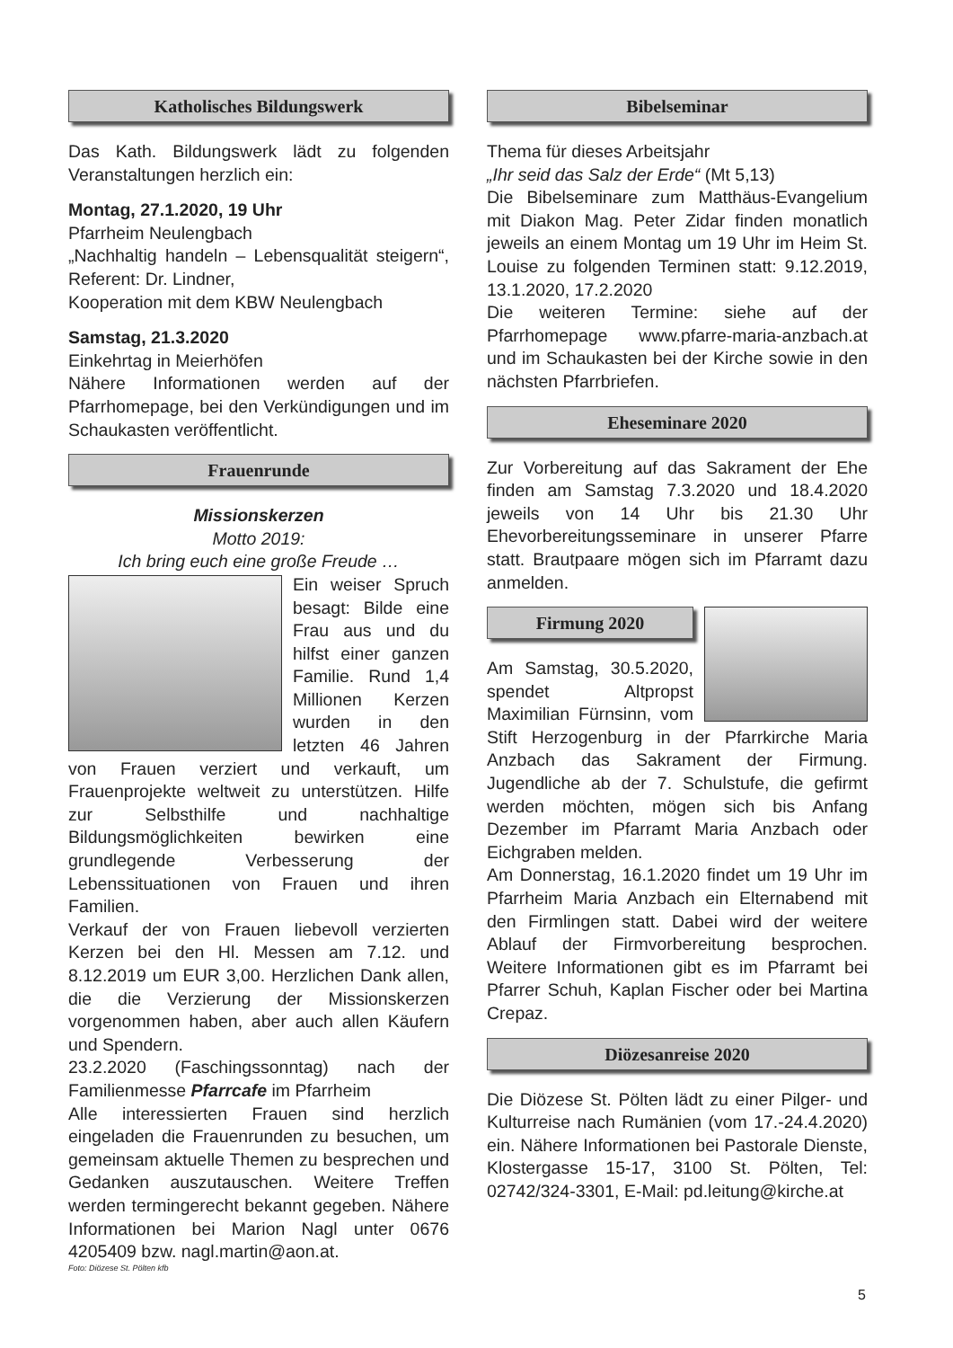Katholisches Bildungswerk
Das Kath. Bildungswerk lädt zu folgenden Veranstaltungen herzlich ein:
Montag, 27.1.2020, 19 Uhr
Pfarrheim Neulengbach
„Nachhaltig handeln – Lebensqualität steigern“, Referent: Dr. Lindner,
Kooperation mit dem KBW Neulengbach
Samstag, 21.3.2020
Einkehrtag in Meierhöfen
Nähere Informationen werden auf der Pfarrhomepage, bei den Verkündigungen und im Schaukasten veröffentlicht.
Frauenrunde
Missionskerzen
Motto 2019:
Ich bring euch eine große Freude …
Ein weiser Spruch besagt: Bilde eine Frau aus und du hilfst einer ganzen Familie. Rund 1,4 Millionen Kerzen wurden in den letzten 46 Jahren von Frauen verziert und verkauft, um Frauenprojekte weltweit zu unterstützen. Hilfe zur Selbsthilfe und nachhaltige Bildungsmöglichkeiten bewirken eine grundlegende Verbesserung der Lebenssituationen von Frauen und ihren Familien.
Verkauf der von Frauen liebevoll verzierten Kerzen bei den Hl. Messen am 7.12. und 8.12.2019 um EUR 3,00. Herzlichen Dank allen, die die Verzierung der Missionskerzen vorgenommen haben, aber auch allen Käufern und Spendern.
23.2.2020 (Faschingssonntag) nach der Familienmesse Pfarrcafe im Pfarrheim
Alle interessierten Frauen sind herzlich eingeladen die Frauenrunden zu besuchen, um gemeinsam aktuelle Themen zu besprechen und Gedanken auszutauschen. Weitere Treffen werden termingerecht bekannt gegeben. Nähere Informationen bei Marion Nagl unter 0676 4205409 bzw. nagl.martin@aon.at.
Foto: Diözese St. Pölten kfb
Bibelseminar
Thema für dieses Arbeitsjahr
„Ihr seid das Salz der Erde“ (Mt 5,13)
Die Bibelseminare zum Matthäus-Evangelium mit Diakon Mag. Peter Zidar finden monatlich jeweils an einem Montag um 19 Uhr im Heim St. Louise zu folgenden Terminen statt: 9.12.2019, 13.1.2020, 17.2.2020
Die weiteren Termine: siehe auf der Pfarrhomepage www.pfarre-maria-anzbach.at und im Schaukasten bei der Kirche sowie in den nächsten Pfarrbriefen.
Eheseminare 2020
Zur Vorbereitung auf das Sakrament der Ehe finden am Samstag 7.3.2020 und 18.4.2020 jeweils von 14 Uhr bis 21.30 Uhr Ehevorbereitungsseminare in unserer Pfarre statt. Brautpaare mögen sich im Pfarramt dazu anmelden.
Firmung 2020
Am Samstag, 30.5.2020, spendet Altpropst Maximilian Fürnsinn, vom Stift Herzogenburg in der Pfarrkirche Maria Anzbach das Sakrament der Firmung. Jugendliche ab der 7. Schulstufe, die gefirmt werden möchten, mögen sich bis Anfang Dezember im Pfarramt Maria Anzbach oder Eichgraben melden.
Am Donnerstag, 16.1.2020 findet um 19 Uhr im Pfarrheim Maria Anzbach ein Elternabend mit den Firmlingen statt. Dabei wird der weitere Ablauf der Firmvorbereitung besprochen. Weitere Informationen gibt es im Pfarramt bei Pfarrer Schuh, Kaplan Fischer oder bei Martina Crepaz.
Diözesanreise 2020
Die Diözese St. Pölten lädt zu einer Pilger- und Kulturreise nach Rumänien (vom 17.-24.4.2020) ein. Nähere Informationen bei Pastorale Dienste, Klostergasse 15-17, 3100 St. Pölten, Tel: 02742/324-3301, E-Mail: pd.leitung@kirche.at
5